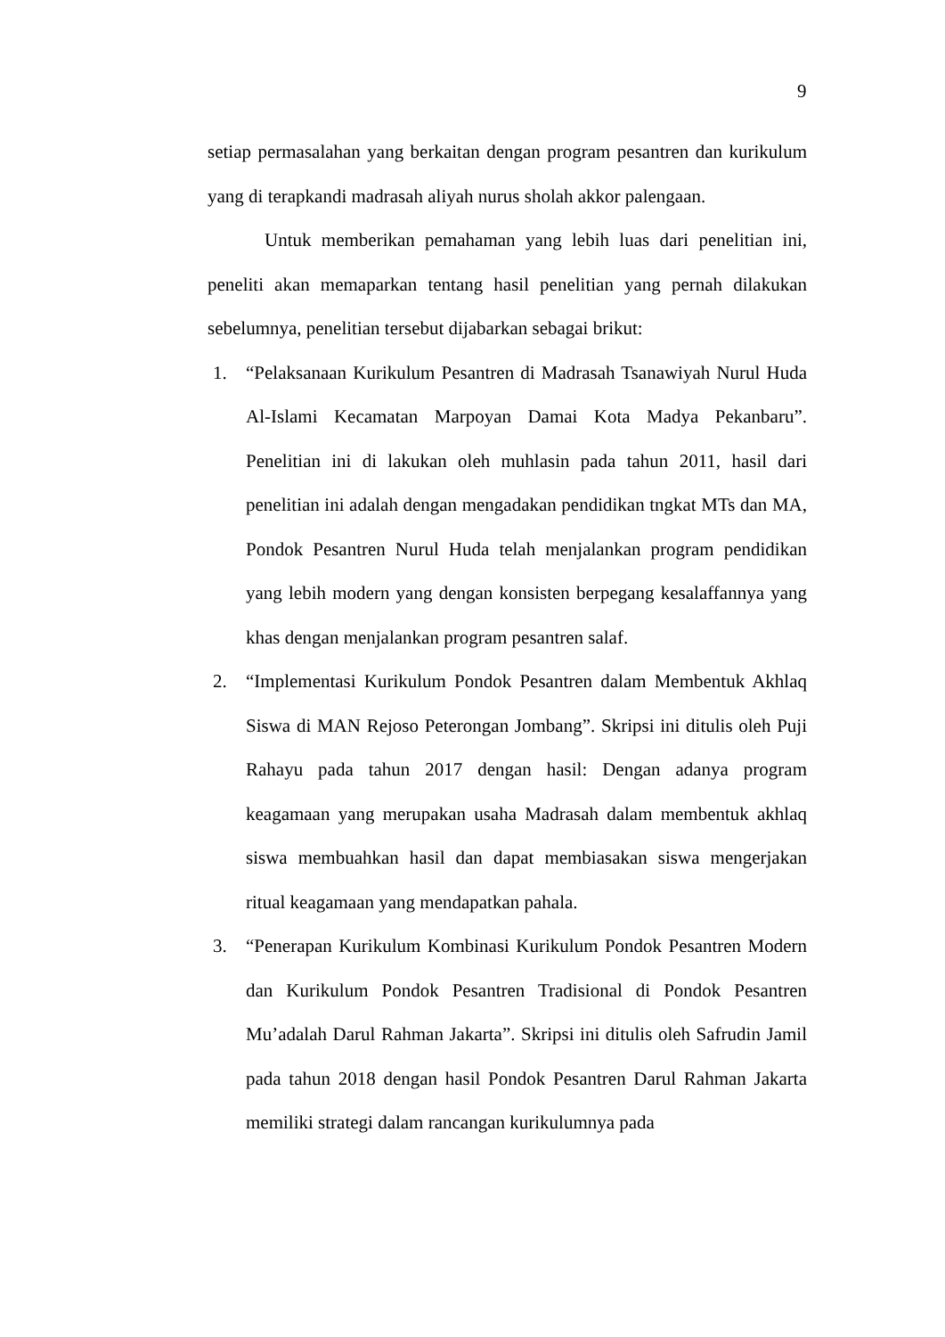9
setiap permasalahan yang berkaitan dengan program pesantren dan kurikulum yang di terapkandi madrasah aliyah nurus sholah akkor palengaan.
Untuk memberikan pemahaman yang lebih luas dari penelitian ini, peneliti akan memaparkan tentang hasil penelitian yang pernah dilakukan sebelumnya, penelitian tersebut dijabarkan sebagai brikut:
1. “Pelaksanaan Kurikulum Pesantren di Madrasah Tsanawiyah Nurul Huda Al-Islami Kecamatan Marpoyan Damai Kota Madya Pekanbaru”. Penelitian ini di lakukan oleh muhlasin pada tahun 2011, hasil dari penelitian ini adalah dengan mengadakan pendidikan tngkat MTs dan MA, Pondok Pesantren Nurul Huda telah menjalankan program pendidikan yang lebih modern yang dengan konsisten berpegang kesalaffannya yang khas dengan menjalankan program pesantren salaf.
2. “Implementasi Kurikulum Pondok Pesantren dalam Membentuk Akhlaq Siswa di MAN Rejoso Peterongan Jombang”. Skripsi ini ditulis oleh Puji Rahayu pada tahun 2017 dengan hasil: Dengan adanya program keagamaan yang merupakan usaha Madrasah dalam membentuk akhlaq siswa membuahkan hasil dan dapat membiasakan siswa mengerjakan ritual keagamaan yang mendapatkan pahala.
3. “Penerapan Kurikulum Kombinasi Kurikulum Pondok Pesantren Modern dan Kurikulum Pondok Pesantren Tradisional di Pondok Pesantren Mu’adalah Darul Rahman Jakarta”. Skripsi ini ditulis oleh Safrudin Jamil pada tahun 2018 dengan hasil Pondok Pesantren Darul Rahman Jakarta memiliki strategi dalam rancangan kurikulumnya pada